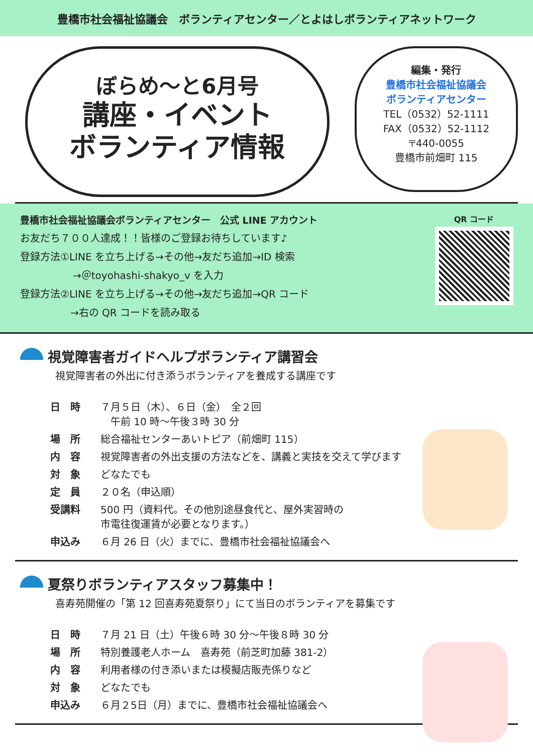豊橋市社会福祉協議会　ボランティアセンター／とよはしボランティアネットワーク
ぼらめ～と6月号
講座・イベント
ボランティア情報
編集・発行
豊橋市社会福祉協議会
ボランティアセンター
TEL（0532）52-1111
FAX（0532）52-1112
〒440-0055
豊橋市前畑町 115
豊橋市社会福祉協議会ボランティアセンター　公式 LINE アカウント
お友だち７００人達成！！皆様のご登録お待ちしています♪
登録方法①LINE を立ち上げる→その他→友だち追加→ID 検索
→＠toyohashi-shakyo_v を入力
登録方法②LINE を立ち上げる→その他→友だち追加→QR コード
→右の QR コードを読み取る
QR コード
視覚障害者ガイドヘルプボランティア講習会
視覚障害者の外出に付き添うボランティアを養成する講座です
| 日 時 | ７月５日（木）、６日（金） 全２回 午前 10 時～午後３時 30 分 |
| 場 所 | 総合福祉センターあいトピア（前畑町 115） |
| 内 容 | 視覚障害者の外出支援の方法などを、講義と実技を交えて学びます |
| 対 象 | どなたでも |
| 定 員 | ２０名（申込順） |
| 受講料 | 500 円（資料代。その他別途昼食代と、屋外実習時の 市電往復運賃が必要となります。） |
| 申込み | ６月 26 日（火）までに、豊橋市社会福祉協議会へ |
夏祭りボランティアスタッフ募集中！
喜寿苑開催の「第 12 回喜寿苑夏祭り」にて当日のボランティアを募集です
| 日 時 | ７月 21 日（土）午後６時 30 分～午後８時 30 分 |
| 場 所 | 特別養護老人ホーム 喜寿苑（前芝町加藤 381-2） |
| 内 容 | 利用者様の付き添いまたは模擬店販売係りなど |
| 対 象 | どなたでも |
| 申込み | ６月２5日（月）までに、豊橋市社会福祉協議会へ |